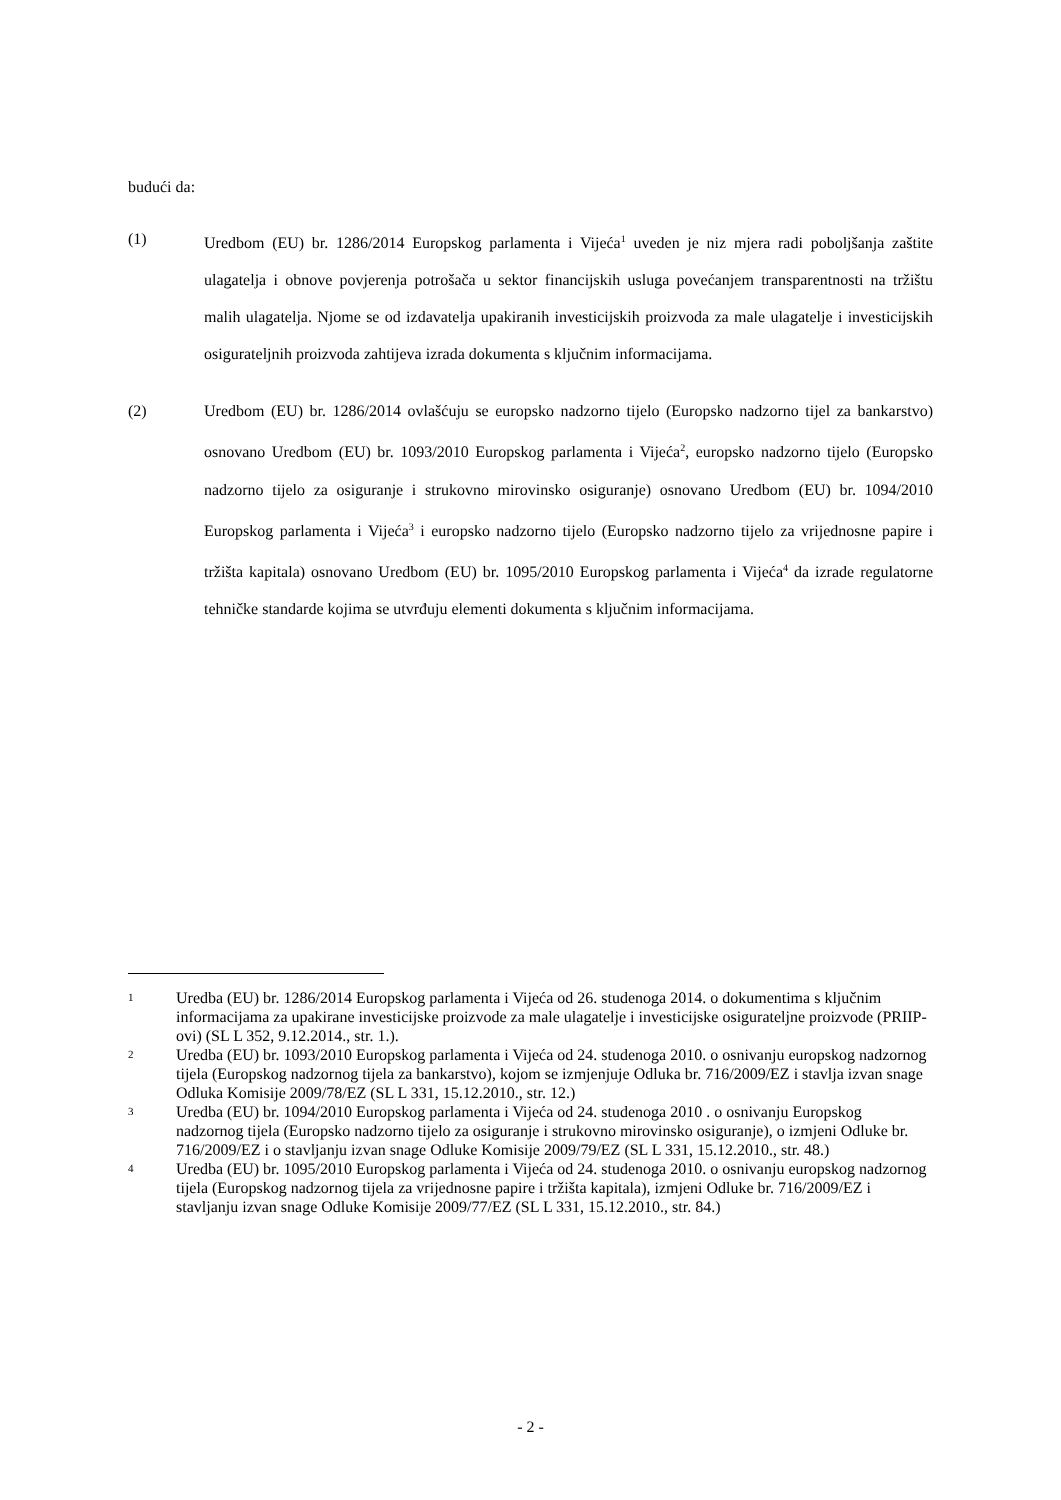budući da:
(1) Uredbom (EU) br. 1286/2014 Europskog parlamenta i Vijeća<sup>1</sup> uveden je niz mjera radi poboljšanja zaštite ulagatelja i obnove povjerenja potrošača u sektor financijskih usluga povećanjem transparentnosti na tržištu malih ulagatelja. Njome se od izdavatelja upakiranih investicijskih proizvoda za male ulagatelje i investicijskih osigurateljnih proizvoda zahtijeva izrada dokumenta s ključnim informacijama.
(2) Uredbom (EU) br. 1286/2014 ovlašćuju se europsko nadzorno tijelo (Europsko nadzorno tijel za bankarstvo) osnovano Uredbom (EU) br. 1093/2010 Europskog parlamenta i Vijeća<sup>2</sup>, europsko nadzorno tijelo (Europsko nadzorno tijelo za osiguranje i strukovno mirovinsko osiguranje) osnovano Uredbom (EU) br. 1094/2010 Europskog parlamenta i Vijeća<sup>3</sup> i europsko nadzorno tijelo (Europsko nadzorno tijelo za vrijednosne papire i tržišta kapitala) osnovano Uredbom (EU) br. 1095/2010 Europskog parlamenta i Vijeća<sup>4</sup> da izrade regulatorne tehničke standarde kojima se utvrđuju elementi dokumenta s ključnim informacijama.
1
Uredba (EU) br. 1286/2014 Europskog parlamenta i Vijeća od 26. studenoga 2014. o dokumentima s ključnim informacijama za upakirane investicijske proizvode za male ulagatelje i investicijske osigurateljne proizvode (PRIIP-ovi) (SL L 352, 9.12.2014., str. 1.).
2
Uredba (EU) br. 1093/2010 Europskog parlamenta i Vijeća od 24. studenoga 2010. o osnivanju europskog nadzornog tijela (Europskog nadzornog tijela za bankarstvo), kojom se izmjenjuje Odluka br. 716/2009/EZ i stavlja izvan snage Odluka Komisije 2009/78/EZ (SL L 331, 15.12.2010., str. 12.)
3
Uredba (EU) br. 1094/2010 Europskog parlamenta i Vijeća od 24. studenoga 2010 . o osnivanju Europskog nadzornog tijela (Europsko nadzorno tijelo za osiguranje i strukovno mirovinsko osiguranje), o izmjeni Odluke br. 716/2009/EZ i o stavljanju izvan snage Odluke Komisije 2009/79/EZ (SL L 331, 15.12.2010., str. 48.)
4
Uredba (EU) br. 1095/2010 Europskog parlamenta i Vijeća od 24. studenoga 2010. o osnivanju europskog nadzornog tijela (Europskog nadzornog tijela za vrijednosne papire i tržišta kapitala), izmjeni Odluke br. 716/2009/EZ i stavljanju izvan snage Odluke Komisije 2009/77/EZ (SL L 331, 15.12.2010., str. 84.)
- 2 -